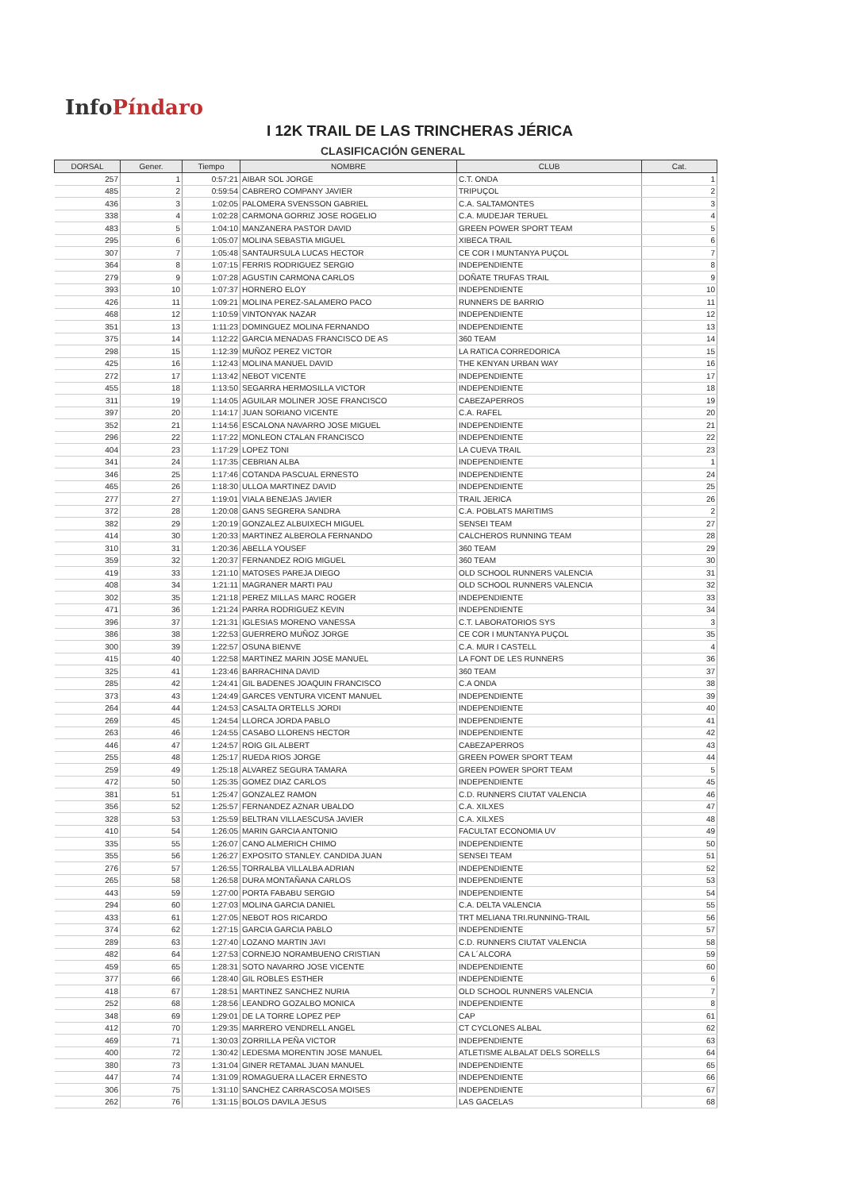InfoPíndaro
I 12K TRAIL DE LAS TRINCHERAS JÉRICA
CLASIFICACIÓN GENERAL
| DORSAL | Gener. | Tiempo | NOMBRE | CLUB | Cat. |
| --- | --- | --- | --- | --- | --- |
| 257 | 1 | 0:57:21 | AIBAR SOL JORGE | C.T. ONDA | 1 |
| 485 | 2 | 0:59:54 | CABRERO COMPANY JAVIER | TRIPUÇOL | 2 |
| 436 | 3 | 1:02:05 | PALOMERA SVENSSON GABRIEL | C.A. SALTAMONTES | 3 |
| 338 | 4 | 1:02:28 | CARMONA GORRIZ JOSE ROGELIO | C.A. MUDEJAR TERUEL | 4 |
| 483 | 5 | 1:04:10 | MANZANERA PASTOR DAVID | GREEN POWER SPORT TEAM | 5 |
| 295 | 6 | 1:05:07 | MOLINA SEBASTIA MIGUEL | XIBECA TRAIL | 6 |
| 307 | 7 | 1:05:48 | SANTAURSULA LUCAS HECTOR | CE COR I MUNTANYA PUÇOL | 7 |
| 364 | 8 | 1:07:15 | FERRIS RODRIGUEZ SERGIO | INDEPENDIENTE | 8 |
| 279 | 9 | 1:07:28 | AGUSTIN CARMONA CARLOS | DOÑATE TRUFAS TRAIL | 9 |
| 393 | 10 | 1:07:37 | HORNERO ELOY | INDEPENDIENTE | 10 |
| 426 | 11 | 1:09:21 | MOLINA PEREZ-SALAMERO PACO | RUNNERS DE BARRIO | 11 |
| 468 | 12 | 1:10:59 | VINTONYAK NAZAR | INDEPENDIENTE | 12 |
| 351 | 13 | 1:11:23 | DOMINGUEZ MOLINA FERNANDO | INDEPENDIENTE | 13 |
| 375 | 14 | 1:12:22 | GARCIA MENADAS FRANCISCO DE AS | 360 TEAM | 14 |
| 298 | 15 | 1:12:39 | MUÑOZ PEREZ VICTOR | LA RATICA CORREDORICA | 15 |
| 425 | 16 | 1:12:43 | MOLINA MANUEL DAVID | THE KENYAN URBAN WAY | 16 |
| 272 | 17 | 1:13:42 | NEBOT VICENTE | INDEPENDIENTE | 17 |
| 455 | 18 | 1:13:50 | SEGARRA HERMOSILLA VICTOR | INDEPENDIENTE | 18 |
| 311 | 19 | 1:14:05 | AGUILAR MOLINER JOSE FRANCISCO | CABEZAPERROS | 19 |
| 397 | 20 | 1:14:17 | JUAN SORIANO VICENTE | C.A. RAFEL | 20 |
| 352 | 21 | 1:14:56 | ESCALONA NAVARRO JOSE MIGUEL | INDEPENDIENTE | 21 |
| 296 | 22 | 1:17:22 | MONLEON CTALAN FRANCISCO | INDEPENDIENTE | 22 |
| 404 | 23 | 1:17:29 | LOPEZ TONI | LA CUEVA TRAIL | 23 |
| 341 | 24 | 1:17:35 | CEBRIAN ALBA | INDEPENDIENTE | 1 |
| 346 | 25 | 1:17:46 | COTANDA PASCUAL ERNESTO | INDEPENDIENTE | 24 |
| 465 | 26 | 1:18:30 | ULLOA MARTINEZ DAVID | INDEPENDIENTE | 25 |
| 277 | 27 | 1:19:01 | VIALA BENEJAS JAVIER | TRAIL JERICA | 26 |
| 372 | 28 | 1:20:08 | GANS SEGRERA SANDRA | C.A. POBLATS MARITIMS | 2 |
| 382 | 29 | 1:20:19 | GONZALEZ ALBUIXECH MIGUEL | SENSEI TEAM | 27 |
| 414 | 30 | 1:20:33 | MARTINEZ ALBEROLA FERNANDO | CALCHEROS RUNNING TEAM | 28 |
| 310 | 31 | 1:20:36 | ABELLA YOUSEF | 360 TEAM | 29 |
| 359 | 32 | 1:20:37 | FERNANDEZ ROIG MIGUEL | 360 TEAM | 30 |
| 419 | 33 | 1:21:10 | MATOSES PAREJA DIEGO | OLD SCHOOL RUNNERS VALENCIA | 31 |
| 408 | 34 | 1:21:11 | MAGRANER MARTI PAU | OLD SCHOOL RUNNERS VALENCIA | 32 |
| 302 | 35 | 1:21:18 | PEREZ MILLAS MARC ROGER | INDEPENDIENTE | 33 |
| 471 | 36 | 1:21:24 | PARRA RODRIGUEZ KEVIN | INDEPENDIENTE | 34 |
| 396 | 37 | 1:21:31 | IGLESIAS MORENO VANESSA | C.T. LABORATORIOS SYS | 3 |
| 386 | 38 | 1:22:53 | GUERRERO MUÑOZ JORGE | CE COR I MUNTANYA PUÇOL | 35 |
| 300 | 39 | 1:22:57 | OSUNA BIENVE | C.A. MUR I CASTELL | 4 |
| 415 | 40 | 1:22:58 | MARTINEZ MARIN JOSE MANUEL | LA FONT DE LES RUNNERS | 36 |
| 325 | 41 | 1:23:46 | BARRACHINA DAVID | 360 TEAM | 37 |
| 285 | 42 | 1:24:41 | GIL BADENES JOAQUIN FRANCISCO | C.A ONDA | 38 |
| 373 | 43 | 1:24:49 | GARCES VENTURA VICENT MANUEL | INDEPENDIENTE | 39 |
| 264 | 44 | 1:24:53 | CASALTA ORTELLS JORDI | INDEPENDIENTE | 40 |
| 269 | 45 | 1:24:54 | LLORCA JORDA PABLO | INDEPENDIENTE | 41 |
| 263 | 46 | 1:24:55 | CASABO LLORENS HECTOR | INDEPENDIENTE | 42 |
| 446 | 47 | 1:24:57 | ROIG GIL ALBERT | CABEZAPERROS | 43 |
| 255 | 48 | 1:25:17 | RUEDA RIOS JORGE | GREEN POWER SPORT TEAM | 44 |
| 259 | 49 | 1:25:18 | ALVAREZ SEGURA TAMARA | GREEN POWER SPORT TEAM | 5 |
| 472 | 50 | 1:25:35 | GOMEZ DIAZ CARLOS | INDEPENDIENTE | 45 |
| 381 | 51 | 1:25:47 | GONZALEZ RAMON | C.D. RUNNERS CIUTAT VALENCIA | 46 |
| 356 | 52 | 1:25:57 | FERNANDEZ AZNAR UBALDO | C.A. XILXES | 47 |
| 328 | 53 | 1:25:59 | BELTRAN VILLAESCUSA JAVIER | C.A. XILXES | 48 |
| 410 | 54 | 1:26:05 | MARIN GARCIA ANTONIO | FACULTAT ECONOMIA UV | 49 |
| 335 | 55 | 1:26:07 | CANO ALMERICH CHIMO | INDEPENDIENTE | 50 |
| 355 | 56 | 1:26:27 | EXPOSITO STANLEY. CANDIDA JUAN | SENSEI TEAM | 51 |
| 276 | 57 | 1:26:55 | TORRALBA VILLALBA ADRIAN | INDEPENDIENTE | 52 |
| 265 | 58 | 1:26:58 | DURA MONTAÑANA CARLOS | INDEPENDIENTE | 53 |
| 443 | 59 | 1:27:00 | PORTA FABABU SERGIO | INDEPENDIENTE | 54 |
| 294 | 60 | 1:27:03 | MOLINA GARCIA DANIEL | C.A. DELTA VALENCIA | 55 |
| 433 | 61 | 1:27:05 | NEBOT ROS RICARDO | TRT MELIANA TRI.RUNNING-TRAIL | 56 |
| 374 | 62 | 1:27:15 | GARCIA GARCIA PABLO | INDEPENDIENTE | 57 |
| 289 | 63 | 1:27:40 | LOZANO MARTIN JAVI | C.D. RUNNERS CIUTAT VALENCIA | 58 |
| 482 | 64 | 1:27:53 | CORNEJO NORAMBUENO CRISTIAN | CA L´ALCORA | 59 |
| 459 | 65 | 1:28:31 | SOTO NAVARRO JOSE VICENTE | INDEPENDIENTE | 60 |
| 377 | 66 | 1:28:40 | GIL ROBLES ESTHER | INDEPENDIENTE | 6 |
| 418 | 67 | 1:28:51 | MARTINEZ SANCHEZ NURIA | OLD SCHOOL RUNNERS VALENCIA | 7 |
| 252 | 68 | 1:28:56 | LEANDRO GOZALBO MONICA | INDEPENDIENTE | 8 |
| 348 | 69 | 1:29:01 | DE LA TORRE LOPEZ PEP | CAP | 61 |
| 412 | 70 | 1:29:35 | MARRERO VENDRELL ANGEL | CT CYCLONES ALBAL | 62 |
| 469 | 71 | 1:30:03 | ZORRILLA PEÑA VICTOR | INDEPENDIENTE | 63 |
| 400 | 72 | 1:30:42 | LEDESMA MORENTIN JOSE MANUEL | ATLETISME ALBALAT DELS SORELLS | 64 |
| 380 | 73 | 1:31:04 | GINER RETAMAL JUAN MANUEL | INDEPENDIENTE | 65 |
| 447 | 74 | 1:31:09 | ROMAGUERA LLACER ERNESTO | INDEPENDIENTE | 66 |
| 306 | 75 | 1:31:10 | SANCHEZ CARRASCOSA MOISES | INDEPENDIENTE | 67 |
| 262 | 76 | 1:31:15 | BOLOS DAVILA JESUS | LAS GACELAS | 68 |